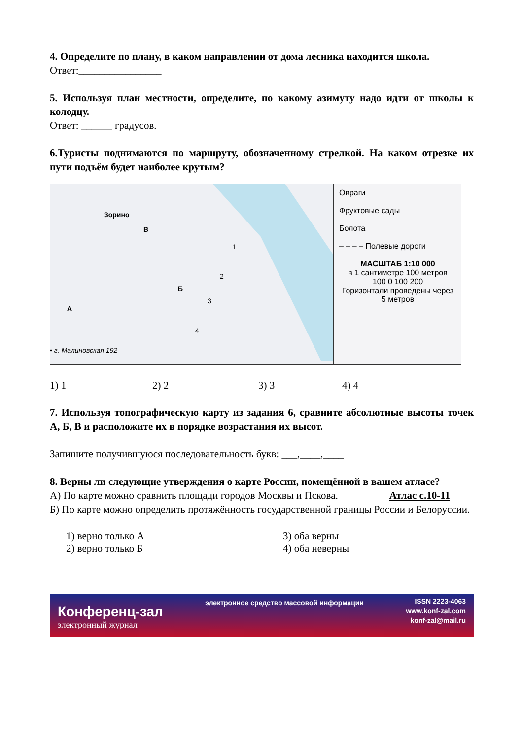4. Определите по плану, в каком направлении от дома лесника находится школа.
Ответ:________________
5. Используя план местности, определите, по какому азимуту надо идти от школы к колодцу.
Ответ: ______ градусов.
6.Туристы поднимаются по маршруту, обозначенному стрелкой. На каком отрезке их пути подъём будет наиболее крутым?
Зорино
В
Б
А
1
2
3
4
• г. Малиновская 192
Овраги
Фруктовые сады
Болота
– – – – Полевые дороги
МАСШТАБ 1:10 000
в 1 сантиметре 100 метров
100 0 100 200
Горизонтали проведены через 5 метров
1) 1 2) 2 3) 3 4) 4
7. Используя топографическую карту из задания 6, сравните абсолютные высоты точек А, Б, В и расположите их в порядке возрастания их высот.
Запишите получившуюся последовательность букв: ___,____,____
8. Верны ли следующие утверждения о карте России, помещённой в вашем атласе? Атлас с.10-11
А) По карте можно сравнить площади городов Москвы и Пскова.
Б) По карте можно определить протяжённость государственной границы России и Белоруссии.
1) верно только А
2) верно только Б
3) оба верны
4) оба неверны
Конференц-зал
электронный журнал
электронное средство массовой информации
ISSN 2223-4063
www.konf-zal.com
konf-zal@mail.ru